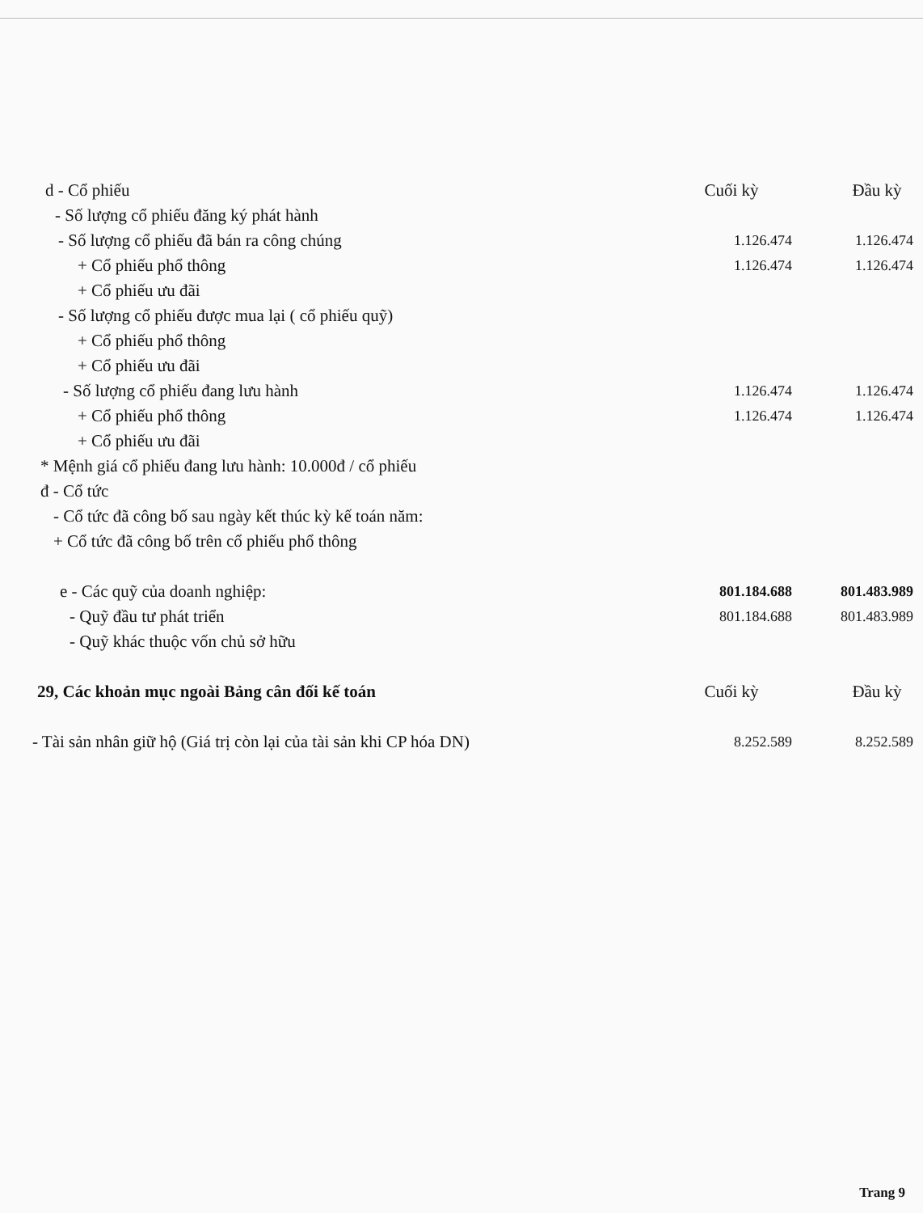| d - Cổ phiếu | Cuối kỳ | Đầu kỳ |
| - Số lượng cổ phiếu đăng ký phát hành | | |
| - Số lượng cổ phiếu đã bán ra công chúng | 1.126.474 | 1.126.474 |
| + Cổ phiếu phổ thông | 1.126.474 | 1.126.474 |
| + Cổ phiếu ưu đãi | | |
| - Số lượng cổ phiếu được mua lại ( cổ phiếu quỹ) | | |
| + Cổ phiếu phổ thông | | |
| + Cổ phiếu ưu đãi | | |
| - Số lượng cổ phiếu đang lưu hành | 1.126.474 | 1.126.474 |
| + Cổ phiếu phổ thông | 1.126.474 | 1.126.474 |
| + Cổ phiếu ưu đãi | | |
| * Mệnh giá cổ phiếu đang lưu hành: 10.000đ / cổ phiếu | | |
| đ - Cổ tức | | |
| - Cổ tức đã công bố sau ngày kết thúc kỳ kế toán năm: | | |
| + Cổ tức đã công bố trên cổ phiếu phổ thông | | |
| e - Các quỹ của doanh nghiệp: | 801.184.688 | 801.483.989 |
| - Quỹ đầu tư phát triển | 801.184.688 | 801.483.989 |
| - Quỹ khác thuộc vốn chủ sở hữu | | |
| 29, Các khoản mục ngoài Bảng cân đối kế toán | Cuối kỳ | Đầu kỳ |
| - Tài sản nhân giữ hộ (Giá trị còn lại của tài sản khi CP hóa DN) | 8.252.589 | 8.252.589 |
Trang 9